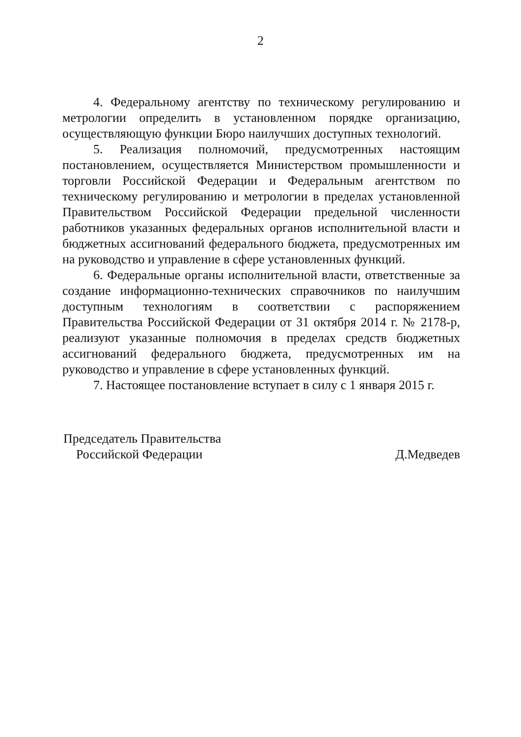2
4. Федеральному агентству по техническому регулированию и метрологии определить в установленном порядке организацию, осуществляющую функции Бюро наилучших доступных технологий.
5. Реализация полномочий, предусмотренных настоящим постановлением, осуществляется Министерством промышленности и торговли Российской Федерации и Федеральным агентством по техническому регулированию и метрологии в пределах установленной Правительством Российской Федерации предельной численности работников указанных федеральных органов исполнительной власти и бюджетных ассигнований федерального бюджета, предусмотренных им на руководство и управление в сфере установленных функций.
6. Федеральные органы исполнительной власти, ответственные за создание информационно-технических справочников по наилучшим доступным технологиям в соответствии с распоряжением Правительства Российской Федерации от 31 октября 2014 г. № 2178-р, реализуют указанные полномочия в пределах средств бюджетных ассигнований федерального бюджета, предусмотренных им на руководство и управление в сфере установленных функций.
7. Настоящее постановление вступает в силу с 1 января 2015 г.
Председатель Правительства
Российской Федерации
Д.Медведев